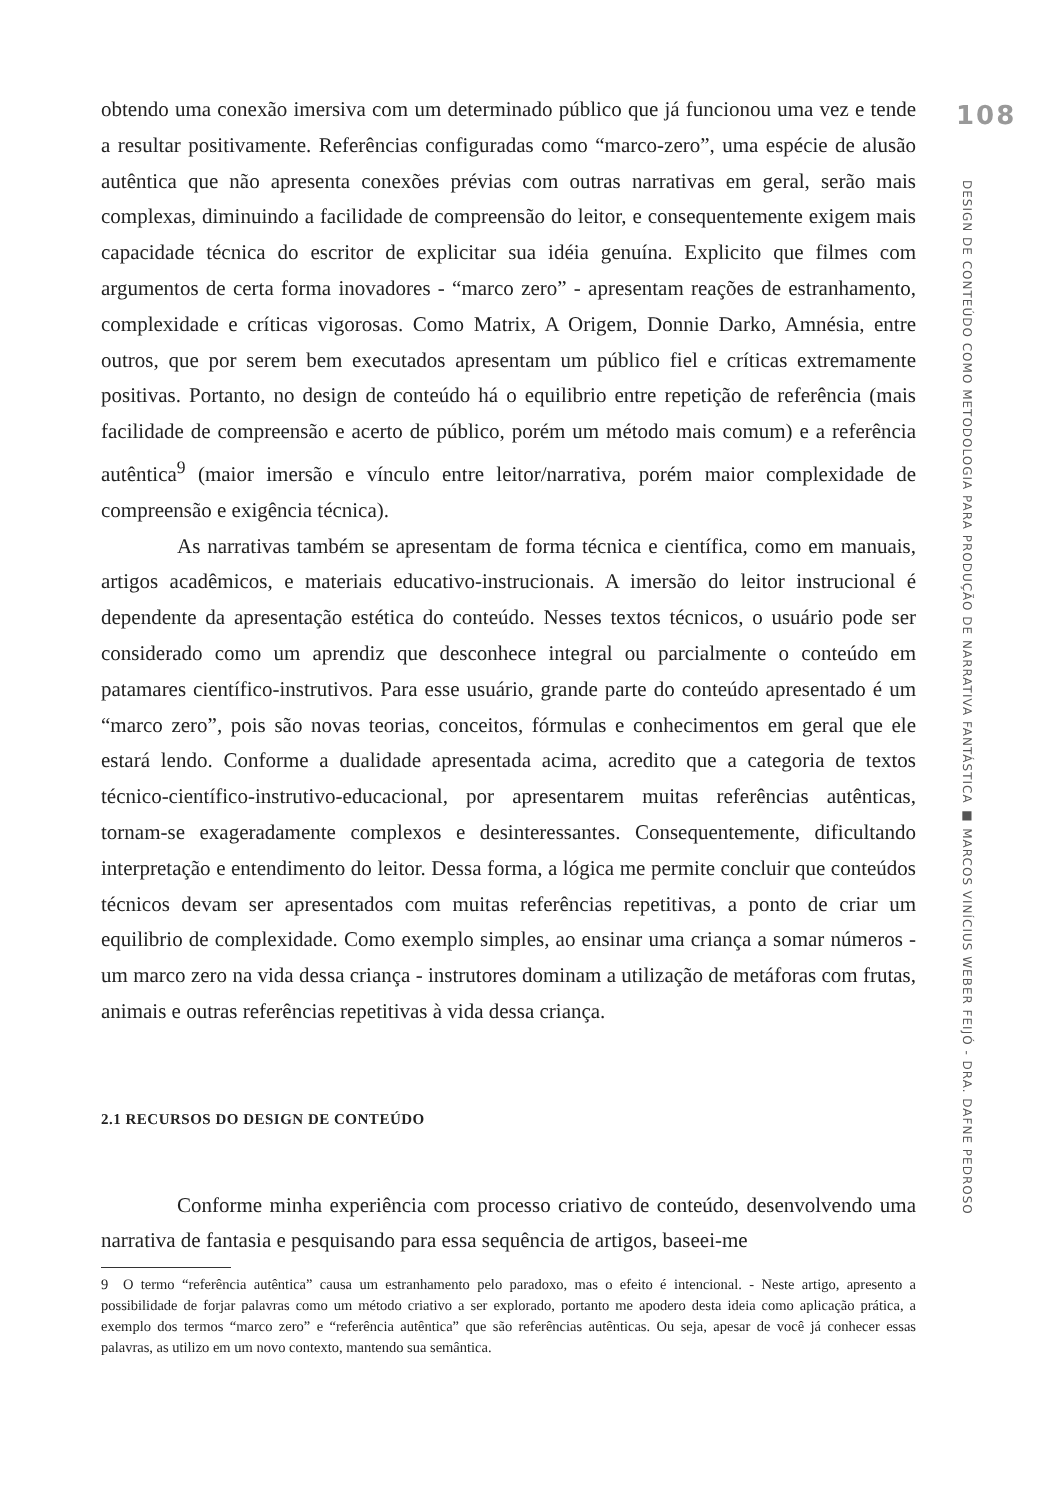obtendo uma conexão imersiva com um determinado público que já funcionou uma vez e tende a resultar positivamente. Referências configuradas como “marco-zero”, uma espécie de alusão autêntica que não apresenta conexões prévias com outras narrativas em geral, serão mais complexas, diminuindo a facilidade de compreensão do leitor, e consequentemente exigem mais capacidade técnica do escritor de explicitar sua idéia genuína. Explicito que filmes com argumentos de certa forma inovadores - “marco zero” - apresentam reações de estranhamento, complexidade e críticas vigorosas. Como Matrix, A Origem, Donnie Darko, Amnésia, entre outros, que por serem bem executados apresentam um público fiel e críticas extremamente positivas. Portanto, no design de conteúdo há o equilibrio entre repetição de referência (mais facilidade de compreensão e acerto de público, porém um método mais comum) e a referência autêntica<sup>9</sup> (maior imersão e vínculo entre leitor/narrativa, porém maior complexidade de compreensão e exigência técnica).
As narrativas também se apresentam de forma técnica e científica, como em manuais, artigos acadêmicos, e materiais educativo-instrucionais. A imersão do leitor instrucional é dependente da apresentação estética do conteúdo. Nesses textos técnicos, o usuário pode ser considerado como um aprendiz que desconhece integral ou parcialmente o conteúdo em patamares científico-instrutivos. Para esse usuário, grande parte do conteúdo apresentado é um “marco zero”, pois são novas teorias, conceitos, fórmulas e conhecimentos em geral que ele estará lendo. Conforme a dualidade apresentada acima, acredito que a categoria de textos técnico-científico-instrutivo-educacional, por apresentarem muitas referências autênticas, tornam-se exageradamente complexos e desinteressantes. Consequentemente, dificultando interpretação e entendimento do leitor. Dessa forma, a lógica me permite concluir que conteúdos técnicos devam ser apresentados com muitas referências repetitivas, a ponto de criar um equilibrio de complexidade. Como exemplo simples, ao ensinar uma criança a somar números - um marco zero na vida dessa criança - instrutores dominam a utilização de metáforas com frutas, animais e outras referências repetitivas à vida dessa criança.
2.1 RECURSOS DO DESIGN DE CONTEÚDO
Conforme minha experiência com processo criativo de conteúdo, desenvolvendo uma narrativa de fantasia e pesquisando para essa sequência de artigos, baseei-me
9 O termo “referência autêntica” causa um estranhamento pelo paradoxo, mas o efeito é intencional. - Neste artigo, apresento a possibilidade de forjar palavras como um método criativo a ser explorado, portanto me apodero desta ideia como aplicação prática, a exemplo dos termos “marco zero” e “referência autêntica” que são referências autênticas. Ou seja, apesar de você já conhecer essas palavras, as utilizo em um novo contexto, mantendo sua semântica.
108
DESIGN DE CONTEÚDO COMO METODOLOGIA PARA PRODUÇÃO DE NARRATIVA FANTÁSTICA ■ MARCOS VINÍCIUS WEBER FEIJÓ - DRA. DAFNE PEDROSO